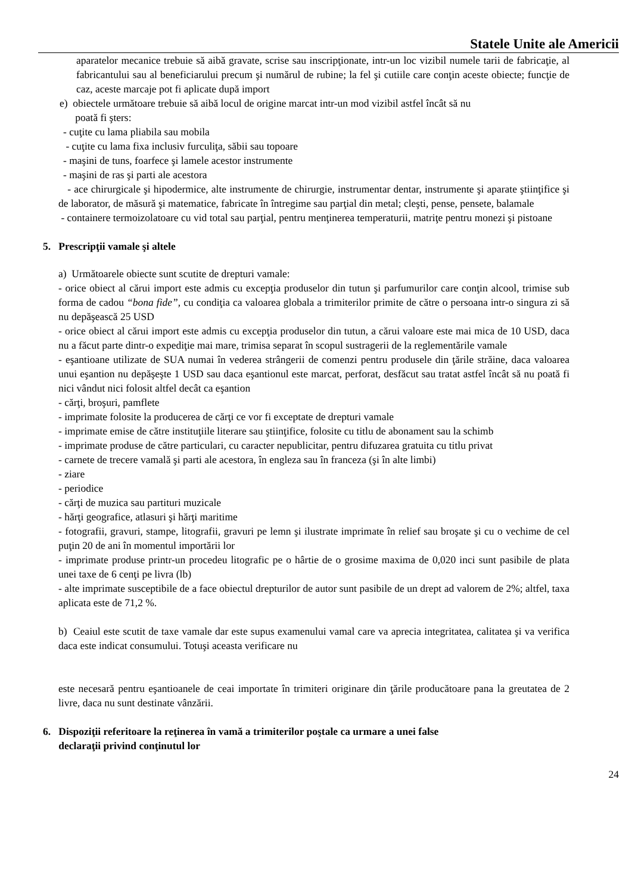Statele Unite ale Americii
aparatelor mecanice trebuie să aibă gravate, scrise sau inscripţionate, intr-un loc vizibil numele tarii de fabricaţie, al fabricantului sau al beneficiarului precum şi numărul de rubine; la fel şi cutiile care conţin aceste obiecte; funcţie de caz, aceste marcaje pot fi aplicate după import
e) obiectele următoare trebuie să aibă locul de origine marcat intr-un mod vizibil astfel încât să nu
poată fi şters:
- cuţite cu lama pliabila sau mobila
- cuţite cu lama fixa inclusiv furculiţa, săbii sau topoare
- maşini de tuns, foarfece şi lamele acestor instrumente
- maşini de ras şi parti ale acestora
- ace chirurgicale şi hipodermice, alte instrumente de chirurgie, instrumentar dentar, instrumente şi aparate ştiinţifice şi de laborator, de măsură şi matematice, fabricate în întregime sau parţial din metal; cleşti, pense, pensete, balamale
- containere termoizolatoare cu vid total sau parţial, pentru menţinerea temperaturii, matriţe pentru monezi şi pistoane
5. Prescripţii vamale şi altele
a) Următoarele obiecte sunt scutite de drepturi vamale:
- orice obiect al cărui import este admis cu excepţia produselor din tutun şi parfumurilor care conţin alcool, trimise sub forma de cadou “bona fide”, cu condiţia ca valoarea globala a trimiterilor primite de către o persoana intr-o singura zi să nu depăşească 25 USD
- orice obiect al cărui import este admis cu excepţia produselor din tutun, a cărui valoare este mai mica de 10 USD, daca nu a făcut parte dintr-o expediţie mai mare, trimisa separat în scopul sustragerii de la reglementările vamale
- eşantioane utilizate de SUA numai în vederea strângerii de comenzi pentru produsele din ţările străine, daca valoarea unui eşantion nu depăşeşte 1 USD sau daca eşantionul este marcat, perforat, desfăcut sau tratat astfel încât să nu poată fi nici vândut nici folosit altfel decât ca eşantion
- cărţi, broşuri, pamflete
- imprimate folosite la producerea de cărţi ce vor fi exceptate de drepturi vamale
- imprimate emise de către instituţiile literare sau ştiinţifice, folosite cu titlu de abonament sau la schimb
- imprimate produse de către particulari, cu caracter nepublicitar, pentru difuzarea gratuita cu titlu privat
- carnete de trecere vamală şi parti ale acestora, în engleza sau în franceza (şi în alte limbi)
- ziare
- periodice
- cărţi de muzica sau partituri muzicale
- hărţi geografice, atlasuri şi hărţi maritime
- fotografii, gravuri, stampe, litografii, gravuri pe lemn şi ilustrate imprimate în relief sau broşate şi cu o vechime de cel puţin 20 de ani în momentul importării lor
- imprimate produse printr-un procedeu litografic pe o hârtie de o grosime maxima de 0,020 inci sunt pasibile de plata unei taxe de 6 cenţi pe livra (lb)
- alte imprimate susceptibile de a face obiectul drepturilor de autor sunt pasibile de un drept ad valorem de 2%; altfel, taxa aplicata este de 71,2 %.
b) Ceaiul este scutit de taxe vamale dar este supus examenului vamal care va aprecia integritatea, calitatea şi va verifica daca este indicat consumului. Totuşi aceasta verificare nu
este necesară pentru eşantioanele de ceai importate în trimiteri originare din ţările producătoare pana la greutatea de 2 livre, daca nu sunt destinate vânzării.
6. Dispoziţii referitoare la reţinerea în vamă a trimiterilor poştale ca urmare a unei false
declaraţii privind conţinutul lor
24